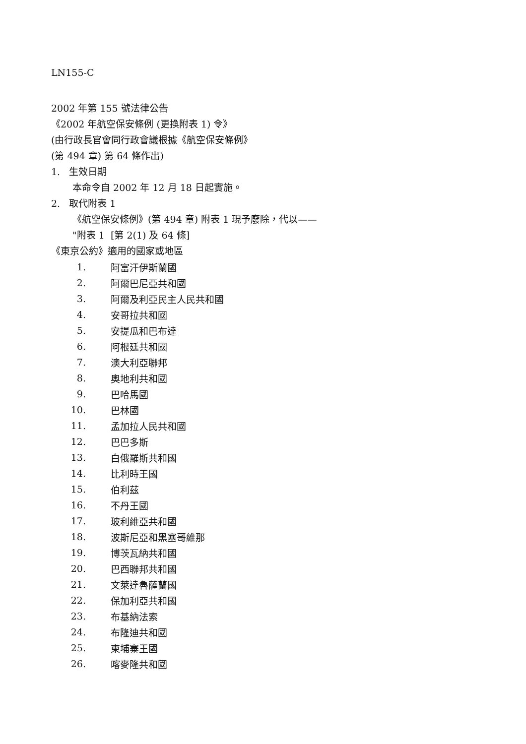LN155-C
2002 年第 155 號法律公告
《2002 年航空保安條例 (更換附表 1) 令》
(由行政長官會同行政會議根據《航空保安條例》
(第 494 章) 第 64 條作出)
1. 生效日期
本命令自 2002 年 12 月 18 日起實施。
2. 取代附表 1
《航空保安條例》(第 494 章) 附表 1 現予廢除，代以——
"附表 1 [第 2(1) 及 64 條]
《東京公約》適用的國家或地區
| 1. | 阿富汗伊斯蘭國 |
| 2. | 阿爾巴尼亞共和國 |
| 3. | 阿爾及利亞民主人民共和國 |
| 4. | 安哥拉共和國 |
| 5. | 安提瓜和巴布達 |
| 6. | 阿根廷共和國 |
| 7. | 澳大利亞聯邦 |
| 8. | 奧地利共和國 |
| 9. | 巴哈馬國 |
| 10. | 巴林國 |
| 11. | 孟加拉人民共和國 |
| 12. | 巴巴多斯 |
| 13. | 白俄羅斯共和國 |
| 14. | 比利時王國 |
| 15. | 伯利茲 |
| 16. | 不丹王國 |
| 17. | 玻利維亞共和國 |
| 18. | 波斯尼亞和黑塞哥維那 |
| 19. | 博茨瓦納共和國 |
| 20. | 巴西聯邦共和國 |
| 21. | 文萊達魯薩蘭國 |
| 22. | 保加利亞共和國 |
| 23. | 布基納法索 |
| 24. | 布隆迪共和國 |
| 25. | 柬埔寨王國 |
| 26. | 喀麥隆共和國 |